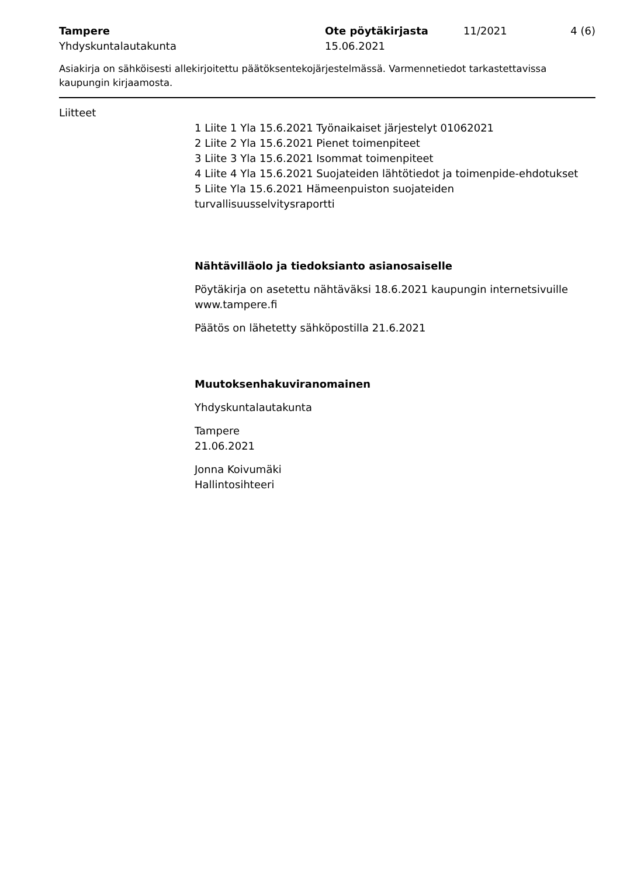Tampere
Yhdyskuntalautakunta
Ote pöytäkirjasta
15.06.2021
11/2021 4 (6)
Asiakirja on sähköisesti allekirjoitettu päätöksentekojärjestelmässä. Varmennetiedot tarkastettavissa kaupungin kirjaamosta.
Liitteet
1 Liite 1 Yla 15.6.2021 Työnaikaiset järjestelyt 01062021
2 Liite 2 Yla 15.6.2021 Pienet toimenpiteet
3 Liite 3 Yla 15.6.2021 Isommat toimenpiteet
4 Liite 4 Yla 15.6.2021 Suojateiden lähtötiedot ja toimenpide-ehdotukset
5 Liite Yla 15.6.2021 Hämeenpuiston suojateiden turvallisuusselvitysraportti
Nähtävilläolo ja tiedoksianto asianosaiselle
Pöytäkirja on asetettu nähtäväksi 18.6.2021 kaupungin internetsivuille www.tampere.fi
Päätös on lähetetty sähköpostilla 21.6.2021
Muutoksenhakuviranomainen
Yhdyskuntalautakunta
Tampere
21.06.2021
Jonna Koivumäki
Hallintosihteeri